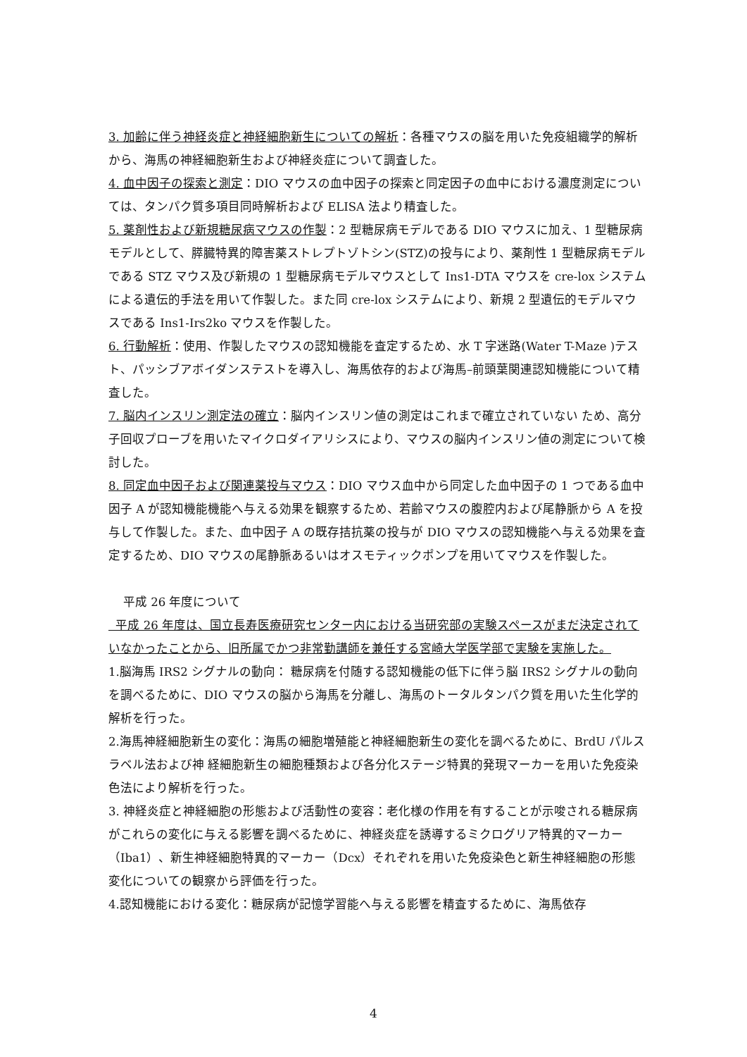3. 加齢に伴う神経炎症と神経細胞新生についての解析：各種マウスの脳を用いた免疫組織学的解析から、海馬の神経細胞新生および神経炎症について調査した。
4. 血中因子の探索と測定：DIO マウスの血中因子の探索と同定因子の血中における濃度測定については、タンパク質多項目同時解析および ELISA 法より精査した。
5. 薬剤性および新規糖尿病マウスの作製：2 型糖尿病モデルである DIO マウスに加え、1 型糖尿病モデルとして、膵臓特異的障害薬ストレプトゾトシン(STZ)の投与により、薬剤性 1 型糖尿病モデルである STZ マウス及び新規の 1 型糖尿病モデルマウスとして Ins1-DTA マウスを cre-lox システムによる遺伝的手法を用いて作製した。また同 cre-lox システムにより、新規 2 型遺伝的モデルマウスである Ins1-Irs2ko マウスを作製した。
6. 行動解析：使用、作製したマウスの認知機能を査定するため、水 T 字迷路(Water T-Maze )テスト、パッシブアボイダンステストを導入し、海馬依存的および海馬–前頭葉関連認知機能について精査した。
7. 脳内インスリン測定法の確立：脳内インスリン値の測定はこれまで確立されていない ため、高分子回収プローブを用いたマイクロダイアリシスにより、マウスの脳内インスリン値の測定について検討した。
8. 同定血中因子および関連薬投与マウス：DIO マウス血中から同定した血中因子の 1 つである血中因子 A が認知機能機能へ与える効果を観察するため、若齢マウスの腹腔内および尾静脈から A を投与して作製した。また、血中因子 A の既存拮抗薬の投与が DIO マウスの認知機能へ与える効果を査定するため、DIO マウスの尾静脈あるいはオスモティックポンプを用いてマウスを作製した。
平成 26 年度について
平成 26 年度は、国立長寿医療研究センター内における当研究部の実験スペースがまだ決定されていなかったことから、旧所属でかつ非常勤講師を兼任する宮崎大学医学部で実験を実施した。
1.脳海馬 IRS2 シグナルの動向： 糖尿病を付随する認知機能の低下に伴う脳 IRS2 シグナルの動向を調べるために、DIO マウスの脳から海馬を分離し、海馬のトータルタンパク質を用いた生化学的解析を行った。
2.海馬神経細胞新生の変化：海馬の細胞増殖能と神経細胞新生の変化を調べるために、BrdU パルスラベル法および神 経細胞新生の細胞種類および各分化ステージ特異的発現マーカーを用いた免疫染色法により解析を行った。
3. 神経炎症と神経細胞の形態および活動性の変容：老化様の作用を有することが示唆される糖尿病がこれらの変化に与える影響を調べるために、神経炎症を誘導するミクログリア特異的マーカー（Iba1）、新生神経細胞特異的マーカー（Dcx）それぞれを用いた免疫染色と新生神経細胞の形態変化についての観察から評価を行った。
4.認知機能における変化：糖尿病が記憶学習能へ与える影響を精査するために、海馬依存
4